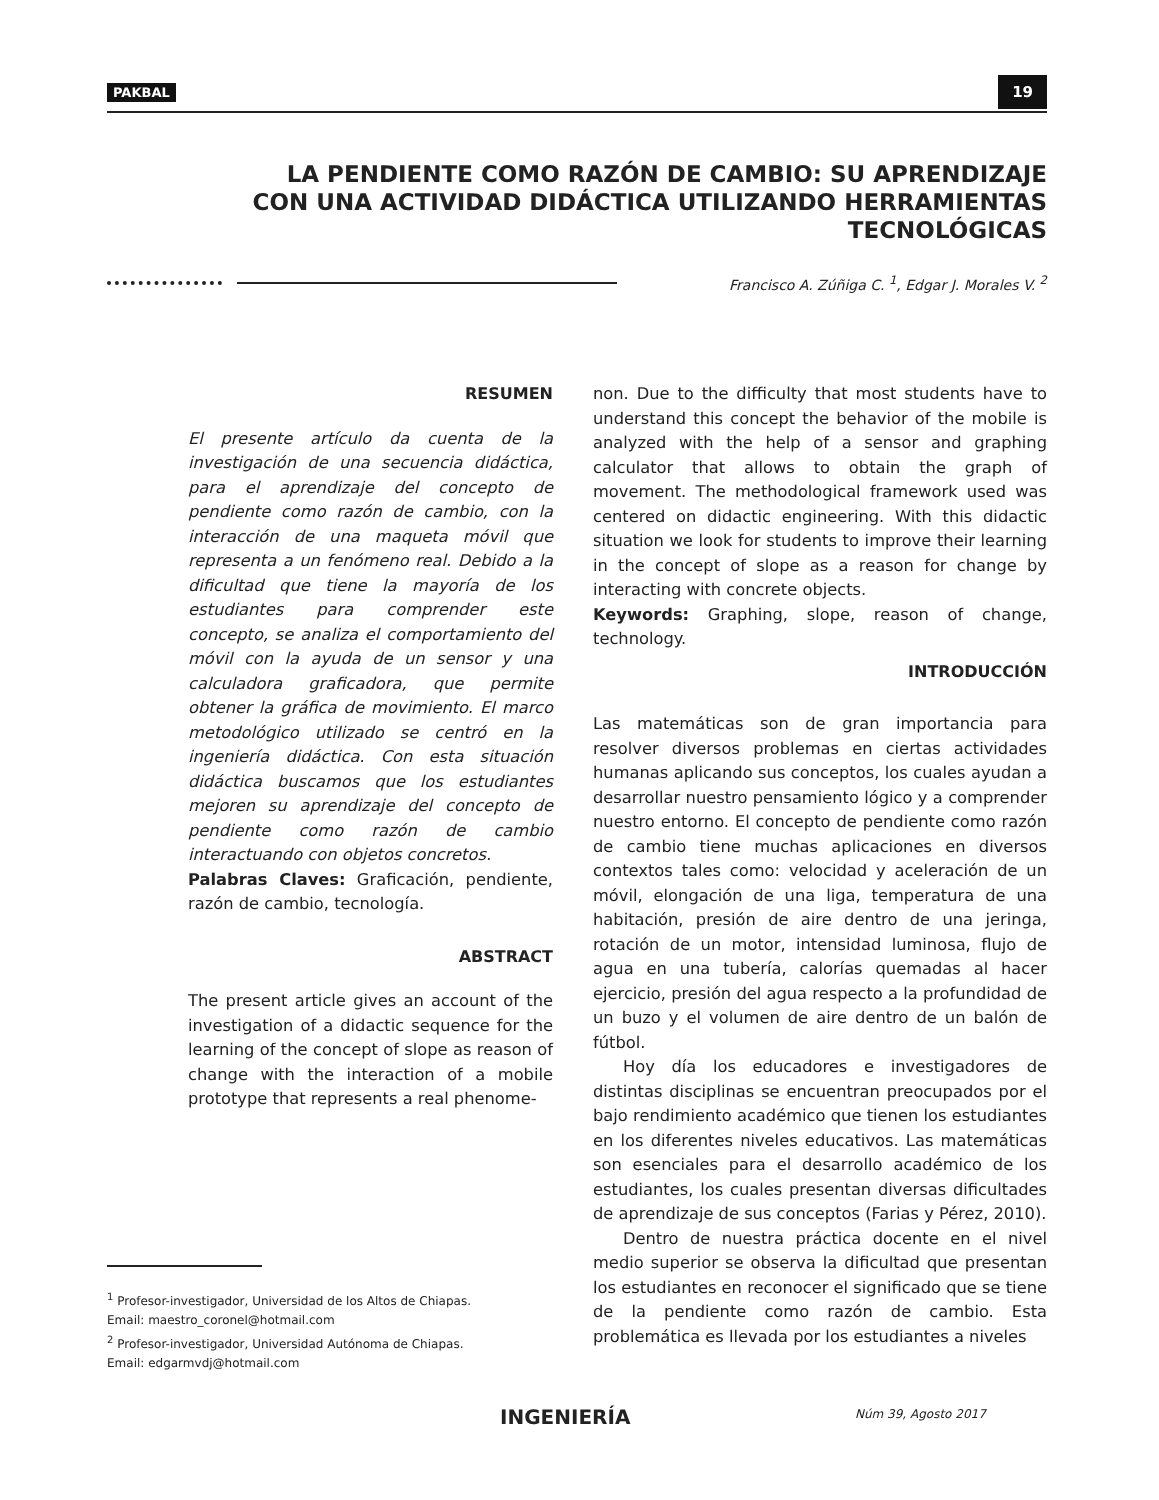PAKBAL 19
LA PENDIENTE COMO RAZÓN DE CAMBIO: SU APRENDIZAJE CON UNA ACTIVIDAD DIDÁCTICA UTILIZANDO HERRAMIENTAS TECNOLÓGICAS
Francisco A. Zúñiga C. <sup>1</sup>, Edgar J. Morales V. <sup>2</sup>
RESUMEN
El presente artículo da cuenta de la investigación de una secuencia didáctica, para el aprendizaje del concepto de pendiente como razón de cambio, con la interacción de una maqueta móvil que representa a un fenómeno real. Debido a la dificultad que tiene la mayoría de los estudiantes para comprender este concepto, se analiza el comportamiento del móvil con la ayuda de un sensor y una calculadora graficadora, que permite obtener la gráfica de movimiento. El marco metodológico utilizado se centró en la ingeniería didáctica. Con esta situación didáctica buscamos que los estudiantes mejoren su aprendizaje del concepto de pendiente como razón de cambio interactuando con objetos concretos.
Palabras Claves: Graficación, pendiente, razón de cambio, tecnología.
ABSTRACT
The present article gives an account of the investigation of a didactic sequence for the learning of the concept of slope as reason of change with the interaction of a mobile prototype that represents a real phenome-
non. Due to the difficulty that most students have to understand this concept the behavior of the mobile is analyzed with the help of a sensor and graphing calculator that allows to obtain the graph of movement. The methodological framework used was centered on didactic engineering. With this didactic situation we look for students to improve their learning in the concept of slope as a reason for change by interacting with concrete objects.
Keywords: Graphing, slope, reason of change, technology.
INTRODUCCIÓN
Las matemáticas son de gran importancia para resolver diversos problemas en ciertas actividades humanas aplicando sus conceptos, los cuales ayudan a desarrollar nuestro pensamiento lógico y a comprender nuestro entorno. El concepto de pendiente como razón de cambio tiene muchas aplicaciones en diversos contextos tales como: velocidad y aceleración de un móvil, elongación de una liga, temperatura de una habitación, presión de aire dentro de una jeringa, rotación de un motor, intensidad luminosa, flujo de agua en una tubería, calorías quemadas al hacer ejercicio, presión del agua respecto a la profundidad de un buzo y el volumen de aire dentro de un balón de fútbol.
Hoy día los educadores e investigadores de distintas disciplinas se encuentran preocupados por el bajo rendimiento académico que tienen los estudiantes en los diferentes niveles educativos. Las matemáticas son esenciales para el desarrollo académico de los estudiantes, los cuales presentan diversas dificultades de aprendizaje de sus conceptos (Farias y Pérez, 2010).
Dentro de nuestra práctica docente en el nivel medio superior se observa la dificultad que presentan los estudiantes en reconocer el significado que se tiene de la pendiente como razón de cambio. Esta problemática es llevada por los estudiantes a niveles
<sup>1</sup> Profesor-investigador, Universidad de los Altos de Chiapas.
Email: maestro_coronel@hotmail.com
<sup>2</sup> Profesor-investigador, Universidad Autónoma de Chiapas.
Email: edgarmvdj@hotmail.com
INGENIERÍA Núm 39, Agosto 2017